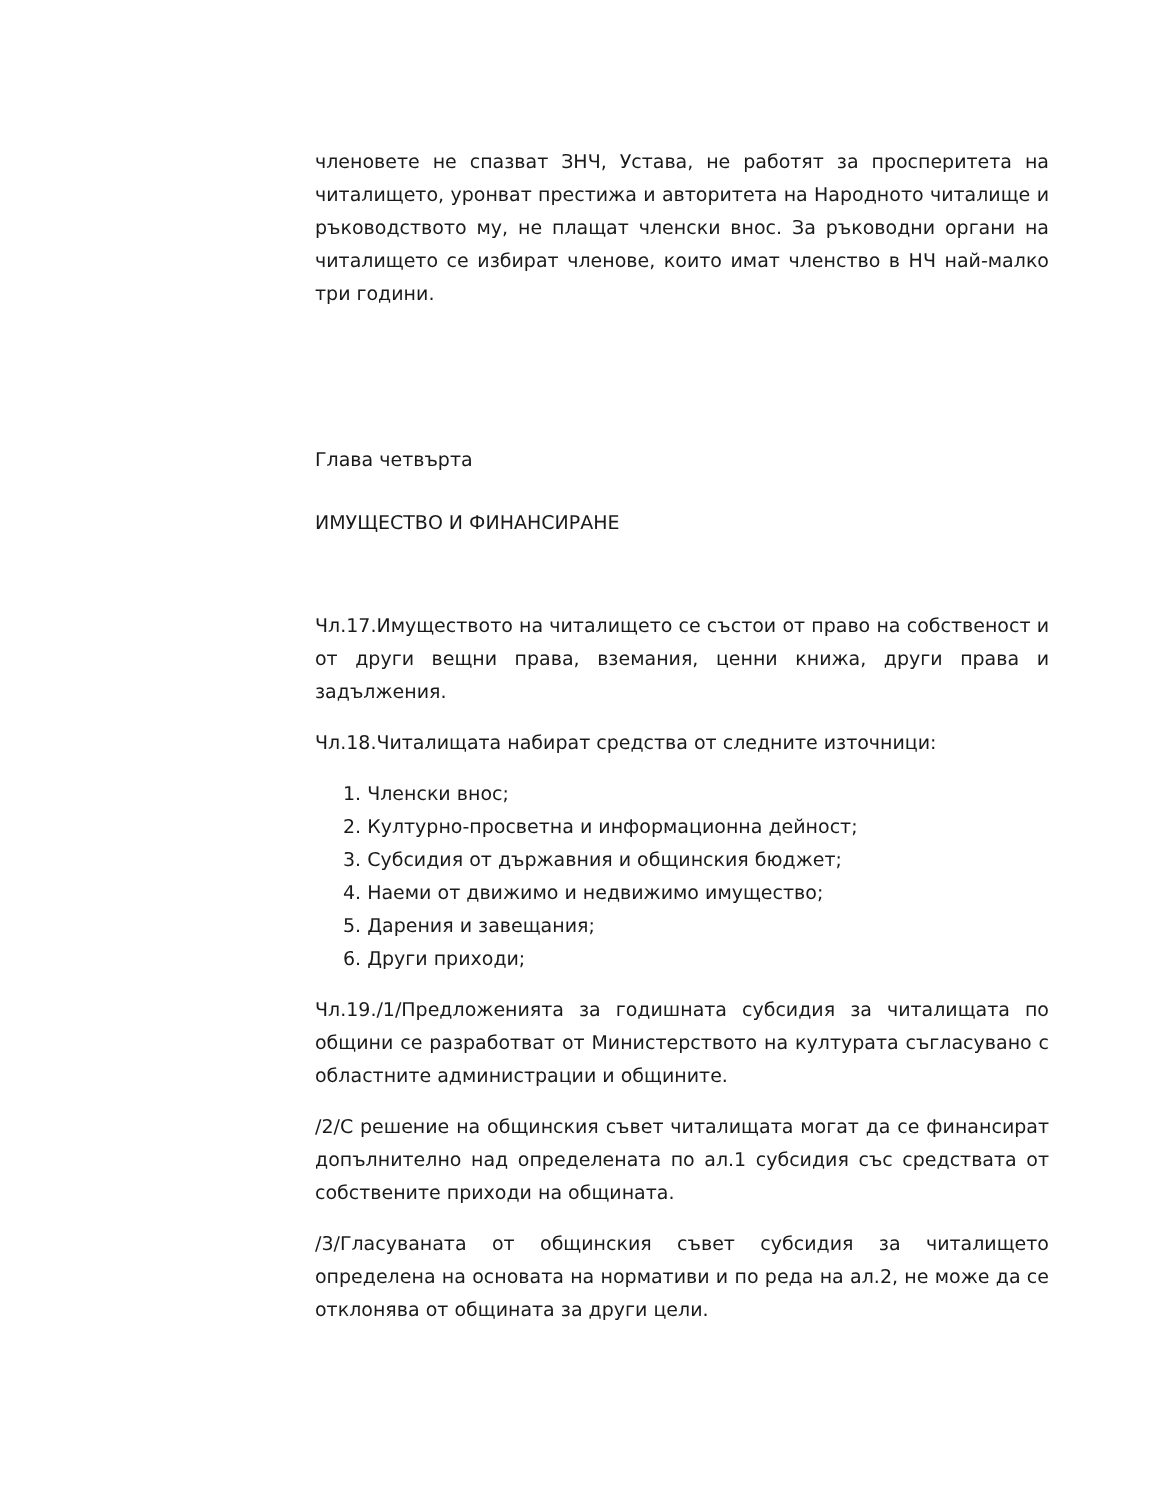членовете не спазват ЗНЧ, Устава, не работят за просперитета на читалището, уронват престижа и авторитета на Народното читалище и ръководството му, не плащат членски внос. За ръководни органи на читалището се избират членове, които имат членство в НЧ най-малко три години.
Глава четвърта
ИМУЩЕСТВО И ФИНАНСИРАНЕ
Чл.17.Имуществото на читалището се състои от право на собственост и от други вещни права, вземания, ценни книжа, други права и задължения.
Чл.18.Читалищата набират средства от следните източници:
1. Членски внос;
2. Културно-просветна и информационна дейност;
3. Субсидия от държавния и общинския бюджет;
4. Наеми от движимо и недвижимо имущество;
5. Дарения и завещания;
6. Други приходи;
Чл.19./1/Предложенията за годишната субсидия за читалищата по общини се разработват от Министерството на културата съгласувано с областните администрации и общините.
/2/С решение на общинския съвет читалищата могат да се финансират допълнително над определената по ал.1 субсидия със средствата от собствените приходи на общината.
/3/Гласуваната от общинския съвет субсидия за читалището определена на основата на нормативи и по реда на ал.2, не може да се отклонява от общината за други цели.